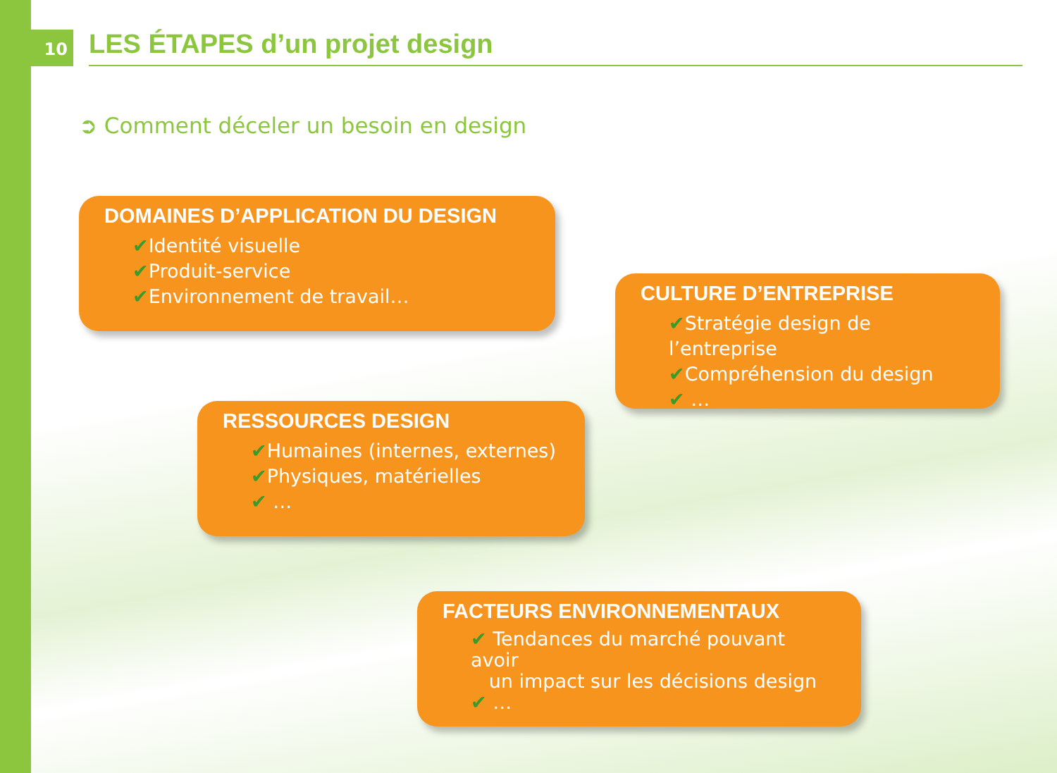10
LES ÉTAPES d’un projet design
➲ Comment déceler un besoin en design
DOMAINES D’APPLICATION DU DESIGN
✔Identité visuelle
✔Produit-service
✔Environnement de travail…
CULTURE D’ENTREPRISE
✔Stratégie design de l’entreprise
✔Compréhension du design
✔ …
RESSOURCES DESIGN
✔Humaines (internes, externes)
✔Physiques, matérielles
✔ …
FACTEURS ENVIRONNEMENTAUX
✔ Tendances du marché pouvant avoir
un impact sur les décisions design
✔ …